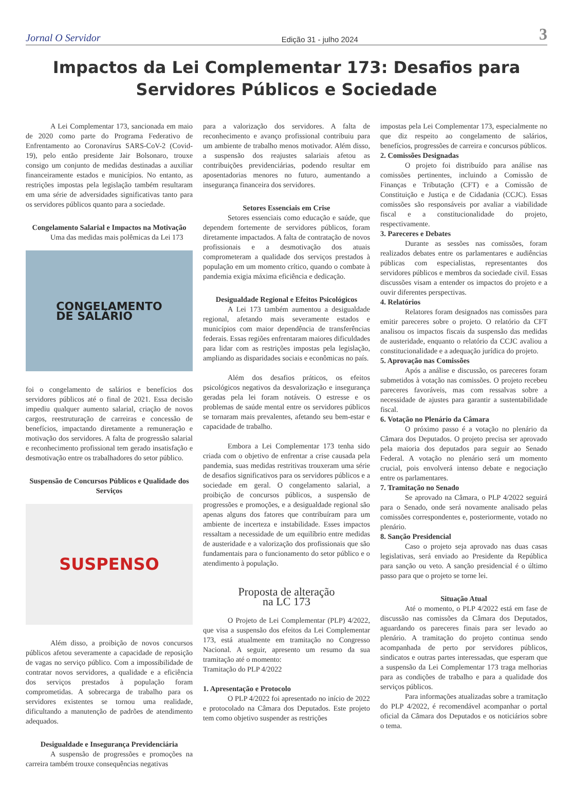Jornal O Servidor Edição 31 - julho 2024 3
Impactos da Lei Complementar 173: Desafios para Servidores Públicos e Sociedade
A Lei Complementar 173, sancionada em maio de 2020 como parte do Programa Federativo de Enfrentamento ao Coronavírus SARS-CoV-2 (Covid-19), pelo então presidente Jair Bolsonaro, trouxe consigo um conjunto de medidas destinadas a auxiliar financeiramente estados e municípios. No entanto, as restrições impostas pela legislação também resultaram em uma série de adversidades significativas tanto para os servidores públicos quanto para a sociedade.
Congelamento Salarial e Impactos na Motivação
Uma das medidas mais polêmicas da Lei 173
CONGELAMENTO
DE SALÁRIO
foi o congelamento de salários e benefícios dos servidores públicos até o final de 2021. Essa decisão impediu qualquer aumento salarial, criação de novos cargos, reestruturação de carreiras e concessão de benefícios, impactando diretamente a remuneração e motivação dos servidores. A falta de progressão salarial e reconhecimento profissional tem gerado insatisfação e desmotivação entre os trabalhadores do setor público.
Suspensão de Concursos Públicos e Qualidade dos Serviços
SUSPENSO
Além disso, a proibição de novos concursos públicos afetou severamente a capacidade de reposição de vagas no serviço público. Com a impossibilidade de contratar novos servidores, a qualidade e a eficiência dos serviços prestados à população foram comprometidas. A sobrecarga de trabalho para os servidores existentes se tornou uma realidade, dificultando a manutenção de padrões de atendimento adequados.
Desigualdade e Insegurança Previdenciária
A suspensão de progressões e promoções na carreira também trouxe consequências negativas
para a valorização dos servidores. A falta de reconhecimento e avanço profissional contribuiu para um ambiente de trabalho menos motivador. Além disso, a suspensão dos reajustes salariais afetou as contribuições previdenciárias, podendo resultar em aposentadorias menores no futuro, aumentando a insegurança financeira dos servidores.
Setores Essenciais em Crise
Setores essenciais como educação e saúde, que dependem fortemente de servidores públicos, foram diretamente impactados. A falta de contratação de novos profissionais e a desmotivação dos atuais comprometeram a qualidade dos serviços prestados à população em um momento crítico, quando o combate à pandemia exigia máxima eficiência e dedicação.
Desigualdade Regional e Efeitos Psicológicos
A Lei 173 também aumentou a desigualdade regional, afetando mais severamente estados e municípios com maior dependência de transferências federais. Essas regiões enfrentaram maiores dificuldades para lidar com as restrições impostas pela legislação, ampliando as disparidades sociais e econômicas no país.
Além dos desafios práticos, os efeitos psicológicos negativos da desvalorização e insegurança geradas pela lei foram notáveis. O estresse e os problemas de saúde mental entre os servidores públicos se tornaram mais prevalentes, afetando seu bem-estar e capacidade de trabalho.
Embora a Lei Complementar 173 tenha sido criada com o objetivo de enfrentar a crise causada pela pandemia, suas medidas restritivas trouxeram uma série de desafios significativos para os servidores públicos e a sociedade em geral. O congelamento salarial, a proibição de concursos públicos, a suspensão de progressões e promoções, e a desigualdade regional são apenas alguns dos fatores que contribuíram para um ambiente de incerteza e instabilidade. Esses impactos ressaltam a necessidade de um equilíbrio entre medidas de austeridade e a valorização dos profissionais que são fundamentais para o funcionamento do setor público e o atendimento à população.
Proposta de alteração
na LC 173
O Projeto de Lei Complementar (PLP) 4/2022, que visa a suspensão dos efeitos da Lei Complementar 173, está atualmente em tramitação no Congresso Nacional. A seguir, apresento um resumo da sua tramitação até o momento:
Tramitação do PLP 4/2022
1. Apresentação e Protocolo
O PLP 4/2022 foi apresentado no início de 2022 e protocolado na Câmara dos Deputados. Este projeto tem como objetivo suspender as restrições
impostas pela Lei Complementar 173, especialmente no que diz respeito ao congelamento de salários, benefícios, progressões de carreira e concursos públicos.
2. Comissões Designadas
O projeto foi distribuído para análise nas comissões pertinentes, incluindo a Comissão de Finanças e Tributação (CFT) e a Comissão de Constituição e Justiça e de Cidadania (CCJC). Essas comissões são responsáveis por avaliar a viabilidade fiscal e a constitucionalidade do projeto, respectivamente.
3. Pareceres e Debates
Durante as sessões nas comissões, foram realizados debates entre os parlamentares e audiências públicas com especialistas, representantes dos servidores públicos e membros da sociedade civil. Essas discussões visam a entender os impactos do projeto e a ouvir diferentes perspectivas.
4. Relatórios
Relatores foram designados nas comissões para emitir pareceres sobre o projeto. O relatório da CFT analisou os impactos fiscais da suspensão das medidas de austeridade, enquanto o relatório da CCJC avaliou a constitucionalidade e a adequação jurídica do projeto.
5. Aprovação nas Comissões
Após a análise e discussão, os pareceres foram submetidos à votação nas comissões. O projeto recebeu pareceres favoráveis, mas com ressalvas sobre a necessidade de ajustes para garantir a sustentabilidade fiscal.
6. Votação no Plenário da Câmara
O próximo passo é a votação no plenário da Câmara dos Deputados. O projeto precisa ser aprovado pela maioria dos deputados para seguir ao Senado Federal. A votação no plenário será um momento crucial, pois envolverá intenso debate e negociação entre os parlamentares.
7. Tramitação no Senado
Se aprovado na Câmara, o PLP 4/2022 seguirá para o Senado, onde será novamente analisado pelas comissões correspondentes e, posteriormente, votado no plenário.
8. Sanção Presidencial
Caso o projeto seja aprovado nas duas casas legislativas, será enviado ao Presidente da República para sanção ou veto. A sanção presidencial é o último passo para que o projeto se torne lei.
Situação Atual
Até o momento, o PLP 4/2022 está em fase de discussão nas comissões da Câmara dos Deputados, aguardando os pareceres finais para ser levado ao plenário. A tramitação do projeto continua sendo acompanhada de perto por servidores públicos, sindicatos e outras partes interessadas, que esperam que a suspensão da Lei Complementar 173 traga melhorias para as condições de trabalho e para a qualidade dos serviços públicos.
Para informações atualizadas sobre a tramitação do PLP 4/2022, é recomendável acompanhar o portal oficial da Câmara dos Deputados e os noticiários sobre o tema.